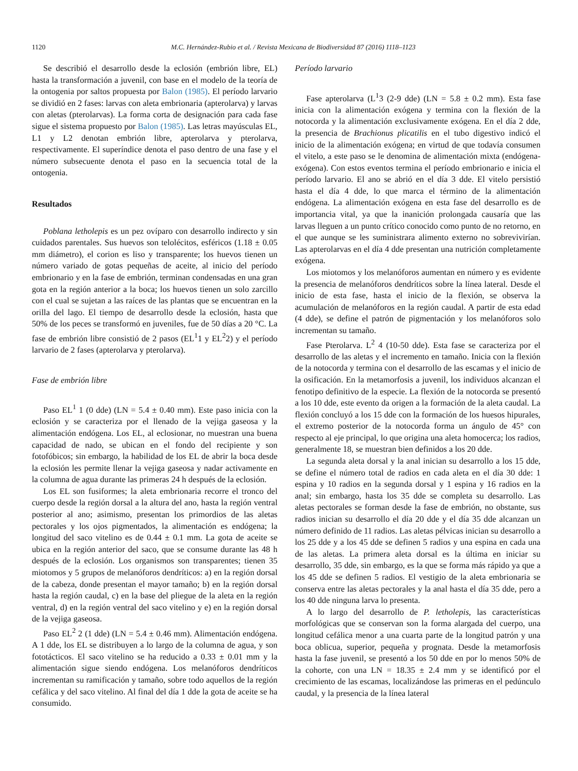1120 M.C. Hernández-Rubio et al. / Revista Mexicana de Biodiversidad 87 (2016) 1118–1123
Se describió el desarrollo desde la eclosión (embrión libre, EL) hasta la transformación a juvenil, con base en el modelo de la teoría de la ontogenia por saltos propuesta por Balon (1985). El período larvario se dividió en 2 fases: larvas con aleta embrionaria (apterolarva) y larvas con aletas (pterolarvas). La forma corta de designación para cada fase sigue el sistema propuesto por Balon (1985). Las letras mayúsculas EL, L1 y L2 denotan embrión libre, apterolarva y pterolarva, respectivamente. El superíndice denota el paso dentro de una fase y el número subsecuente denota el paso en la secuencia total de la ontogenia.
Resultados
Poblana letholepis es un pez ovíparo con desarrollo indirecto y sin cuidados parentales. Sus huevos son telolécitos, esféricos (1.18 ± 0.05 mm diámetro), el corion es liso y transparente; los huevos tienen un número variado de gotas pequeñas de aceite, al inicio del período embrionario y en la fase de embrión, terminan condensadas en una gran gota en la región anterior a la boca; los huevos tienen un solo zarcillo con el cual se sujetan a las raíces de las plantas que se encuentran en la orilla del lago. El tiempo de desarrollo desde la eclosión, hasta que 50% de los peces se transformó en juveniles, fue de 50 días a 20 °C. La fase de embrión libre consistió de 2 pasos (EL<sup>1</sup>1 y EL<sup>2</sup>2) y el período larvario de 2 fases (apterolarva y pterolarva).
Fase de embrión libre
Paso EL<sup>1</sup> 1 (0 dde) (LN = 5.4 ± 0.40 mm). Este paso inicia con la eclosión y se caracteriza por el llenado de la vejiga gaseosa y la alimentación endógena. Los EL, al eclosionar, no muestran una buena capacidad de nado, se ubican en el fondo del recipiente y son fotofóbicos; sin embargo, la habilidad de los EL de abrir la boca desde la eclosión les permite llenar la vejiga gaseosa y nadar activamente en la columna de agua durante las primeras 24 h después de la eclosión.
Los EL son fusiformes; la aleta embrionaria recorre el tronco del cuerpo desde la región dorsal a la altura del ano, hasta la región ventral posterior al ano; asimismo, presentan los primordios de las aletas pectorales y los ojos pigmentados, la alimentación es endógena; la longitud del saco vitelino es de 0.44 ± 0.1 mm. La gota de aceite se ubica en la región anterior del saco, que se consume durante las 48 h después de la eclosión. Los organismos son transparentes; tienen 35 miotomos y 5 grupos de melanóforos dendríticos: a) en la región dorsal de la cabeza, donde presentan el mayor tamaño; b) en la región dorsal hasta la región caudal, c) en la base del pliegue de la aleta en la región ventral, d) en la región ventral del saco vitelino y e) en la región dorsal de la vejiga gaseosa.
Paso EL<sup>2</sup> 2 (1 dde) (LN = 5.4 ± 0.46 mm). Alimentación endógena. A 1 dde, los EL se distribuyen a lo largo de la columna de agua, y son fototácticos. El saco vitelino se ha reducido a 0.33 ± 0.01 mm y la alimentación sigue siendo endógena. Los melanóforos dendríticos incrementan su ramificación y tamaño, sobre todo aquellos de la región cefálica y del saco vitelino. Al final del día 1 dde la gota de aceite se ha consumido.
Período larvario
Fase apterolarva (L<sup>1</sup>3 (2-9 dde) (LN = 5.8 ± 0.2 mm). Esta fase inicia con la alimentación exógena y termina con la flexión de la notocorda y la alimentación exclusivamente exógena. En el día 2 dde, la presencia de Brachionus plicatilis en el tubo digestivo indicó el inicio de la alimentación exógena; en virtud de que todavía consumen el vitelo, a este paso se le denomina de alimentación mixta (endógena-exógena). Con estos eventos termina el período embrionario e inicia el período larvario. El ano se abrió en el día 3 dde. El vitelo persistió hasta el día 4 dde, lo que marca el término de la alimentación endógena. La alimentación exógena en esta fase del desarrollo es de importancia vital, ya que la inanición prolongada causaría que las larvas lleguen a un punto crítico conocido como punto de no retorno, en el que aunque se les suministrara alimento externo no sobrevivirían. Las apterolarvas en el día 4 dde presentan una nutrición completamente exógena.
Los miotomos y los melanóforos aumentan en número y es evidente la presencia de melanóforos dendríticos sobre la línea lateral. Desde el inicio de esta fase, hasta el inicio de la flexión, se observa la acumulación de melanóforos en la región caudal. A partir de esta edad (4 dde), se define el patrón de pigmentación y los melanóforos solo incrementan su tamaño.
Fase Pterolarva. L<sup>2</sup> 4 (10-50 dde). Esta fase se caracteriza por el desarrollo de las aletas y el incremento en tamaño. Inicia con la flexión de la notocorda y termina con el desarrollo de las escamas y el inicio de la osificación. En la metamorfosis a juvenil, los individuos alcanzan el fenotipo definitivo de la especie. La flexión de la notocorda se presentó a los 10 dde, este evento da origen a la formación de la aleta caudal. La flexión concluyó a los 15 dde con la formación de los huesos hipurales, el extremo posterior de la notocorda forma un ángulo de 45° con respecto al eje principal, lo que origina una aleta homocerca; los radios, generalmente 18, se muestran bien definidos a los 20 dde.
La segunda aleta dorsal y la anal inician su desarrollo a los 15 dde, se define el número total de radios en cada aleta en el día 30 dde: 1 espina y 10 radios en la segunda dorsal y 1 espina y 16 radios en la anal; sin embargo, hasta los 35 dde se completa su desarrollo. Las aletas pectorales se forman desde la fase de embrión, no obstante, sus radios inician su desarrollo el día 20 dde y el día 35 dde alcanzan un número definido de 11 radios. Las aletas pélvicas inician su desarrollo a los 25 dde y a los 45 dde se definen 5 radios y una espina en cada una de las aletas. La primera aleta dorsal es la última en iniciar su desarrollo, 35 dde, sin embargo, es la que se forma más rápido ya que a los 45 dde se definen 5 radios. El vestigio de la aleta embrionaria se conserva entre las aletas pectorales y la anal hasta el día 35 dde, pero a los 40 dde ninguna larva lo presenta.
A lo largo del desarrollo de P. letholepis, las características morfológicas que se conservan son la forma alargada del cuerpo, una longitud cefálica menor a una cuarta parte de la longitud patrón y una boca oblicua, superior, pequeña y prognata. Desde la metamorfosis hasta la fase juvenil, se presentó a los 50 dde en por lo menos 50% de la cohorte, con una LN = 18.35 ± 2.4 mm y se identificó por el crecimiento de las escamas, localizándose las primeras en el pedúnculo caudal, y la presencia de la línea lateral